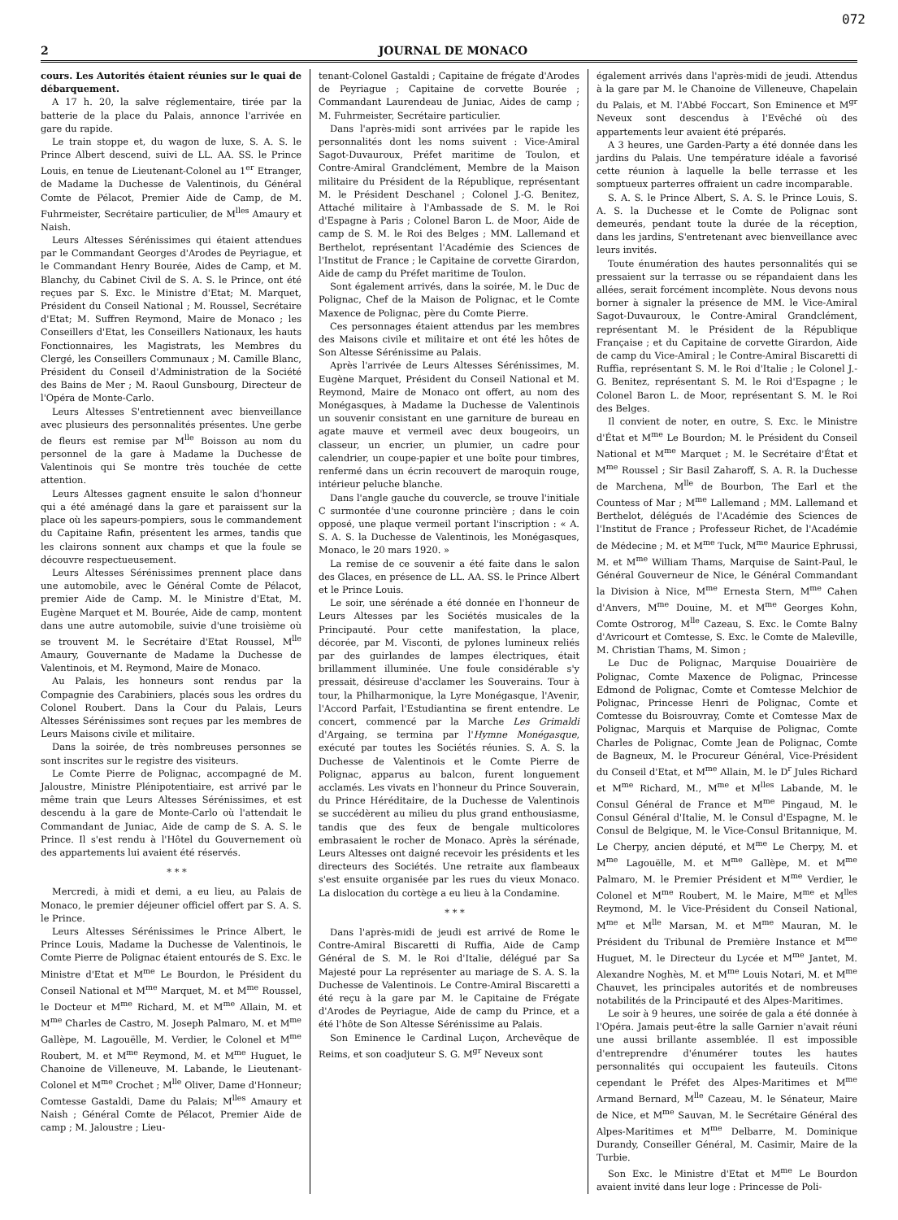072
2 JOURNAL DE MONACO
cours. Les Autorités étaient réunies sur le quai de débarquement.
A 17 h. 20, la salve réglementaire, tirée par la batterie de la place du Palais, annonce l'arrivée en gare du rapide.
Le train stoppe et, du wagon de luxe, S. A. S. le Prince Albert descend, suivi de LL. AA. SS. le Prince Louis, en tenue de Lieutenant-Colonel au 1<sup>er</sup> Etranger, de Madame la Duchesse de Valentinois, du Général Comte de Pélacot, Premier Aide de Camp, de M. Fuhrmeister, Secrétaire particulier, de M<sup>lles</sup> Amaury et Naish.
Leurs Altesses Sérénissimes qui étaient attendues par le Commandant Georges d'Arodes de Peyriague, et le Commandant Henry Bourée, Aides de Camp, et M. Blanchy, du Cabinet Civil de S. A. S. le Prince, ont été reçues par S. Exc. le Ministre d'Etat; M. Marquet, Président du Conseil National ; M. Roussel, Secrétaire d'Etat; M. Suffren Reymond, Maire de Monaco ; les Conseillers d'Etat, les Conseillers Nationaux, les hauts Fonctionnaires, les Magistrats, les Membres du Clergé, les Conseillers Communaux ; M. Camille Blanc, Président du Conseil d'Administration de la Société des Bains de Mer ; M. Raoul Gunsbourg, Directeur de l'Opéra de Monte-Carlo.
Leurs Altesses S'entretiennent avec bienveillance avec plusieurs des personnalités présentes. Une gerbe de fleurs est remise par M<sup>lle</sup> Boisson au nom du personnel de la gare à Madame la Duchesse de Valentinois qui Se montre très touchée de cette attention.
Leurs Altesses gagnent ensuite le salon d'honneur qui a été aménagé dans la gare et paraissent sur la place où les sapeurs-pompiers, sous le commandement du Capitaine Rafin, présentent les armes, tandis que les clairons sonnent aux champs et que la foule se découvre respectueusement.
Leurs Altesses Sérénissimes prennent place dans une automobile, avec le Général Comte de Pélacot, premier Aide de Camp. M. le Ministre d'Etat, M. Eugène Marquet et M. Bourée, Aide de camp, montent dans une autre automobile, suivie d'une troisième où se trouvent M. le Secrétaire d'Etat Roussel, M<sup>lle</sup> Amaury, Gouvernante de Madame la Duchesse de Valentinois, et M. Reymond, Maire de Monaco.
Au Palais, les honneurs sont rendus par la Compagnie des Carabiniers, placés sous les ordres du Colonel Roubert. Dans la Cour du Palais, Leurs Altesses Sérénissimes sont reçues par les membres de Leurs Maisons civile et militaire.
Dans la soirée, de très nombreuses personnes se sont inscrites sur le registre des visiteurs.
Le Comte Pierre de Polignac, accompagné de M. Jaloustre, Ministre Plénipotentiaire, est arrivé par le même train que Leurs Altesses Sérénissimes, et est descendu à la gare de Monte-Carlo où l'attendait le Commandant de Juniac, Aide de camp de S. A. S. le Prince. Il s'est rendu à l'Hôtel du Gouvernement où des appartements lui avaient été réservés.
* * *
Mercredi, à midi et demi, a eu lieu, au Palais de Monaco, le premier déjeuner officiel offert par S. A. S. le Prince.
Leurs Altesses Sérénissimes le Prince Albert, le Prince Louis, Madame la Duchesse de Valentinois, le Comte Pierre de Polignac étaient entourés de S. Exc. le Ministre d'Etat et M<sup>me</sup> Le Bourdon, le Président du Conseil National et M<sup>me</sup> Marquet, M. et M<sup>me</sup> Roussel, le Docteur et M<sup>me</sup> Richard, M. et M<sup>me</sup> Allain, M. et M<sup>me</sup> Charles de Castro, M. Joseph Palmaro, M. et M<sup>me</sup> Gallèpe, M. Lagouëlle, M. Verdier, le Colonel et M<sup>me</sup> Roubert, M. et M<sup>me</sup> Reymond, M. et M<sup>me</sup> Huguet, le Chanoine de Villeneuve, M. Labande, le Lieutenant-Colonel et M<sup>me</sup> Crochet ; M<sup>lle</sup> Oliver, Dame d'Honneur; Comtesse Gastaldi, Dame du Palais; M<sup>lles</sup> Amaury et Naish ; Général Comte de Pélacot, Premier Aide de camp ; M. Jaloustre ; Lieu-
tenant-Colonel Gastaldi ; Capitaine de frégate d'Arodes de Peyriague ; Capitaine de corvette Bourée ; Commandant Laurendeau de Juniac, Aides de camp ; M. Fuhrmeister, Secrétaire particulier.
Dans l'après-midi sont arrivées par le rapide les personnalités dont les noms suivent : Vice-Amiral Sagot-Duvauroux, Préfet maritime de Toulon, et Contre-Amiral Grandclément, Membre de la Maison militaire du Président de la République, représentant M. le Président Deschanel ; Colonel J.-G. Benitez, Attaché militaire à l'Ambassade de S. M. le Roi d'Espagne à Paris ; Colonel Baron L. de Moor, Aide de camp de S. M. le Roi des Belges ; MM. Lallemand et Berthelot, représentant l'Académie des Sciences de l'Institut de France ; le Capitaine de corvette Girardon, Aide de camp du Préfet maritime de Toulon.
Sont également arrivés, dans la soirée, M. le Duc de Polignac, Chef de la Maison de Polignac, et le Comte Maxence de Polignac, père du Comte Pierre.
Ces personnages étaient attendus par les membres des Maisons civile et militaire et ont été les hôtes de Son Altesse Sérénissime au Palais.
Après l'arrivée de Leurs Altesses Sérénissimes, M. Eugène Marquet, Président du Conseil National et M. Reymond, Maire de Monaco ont offert, au nom des Monégasques, à Madame la Duchesse de Valentinois un souvenir consistant en une garniture de bureau en agate mauve et vermeil avec deux bougeoirs, un classeur, un encrier, un plumier, un cadre pour calendrier, un coupe-papier et une boîte pour timbres, renfermé dans un écrin recouvert de maroquin rouge, intérieur peluche blanche.
Dans l'angle gauche du couvercle, se trouve l'initiale C surmontée d'une couronne princière ; dans le coin opposé, une plaque vermeil portant l'inscription : « A. S. A. S. la Duchesse de Valentinois, les Monégasques, Monaco, le 20 mars 1920. »
La remise de ce souvenir a été faite dans le salon des Glaces, en présence de LL. AA. SS. le Prince Albert et le Prince Louis.
Le soir, une sérénade a été donnée en l'honneur de Leurs Altesses par les Sociétés musicales de la Principauté. Pour cette manifestation, la place, décorée, par M. Visconti, de pylones lumineux reliés par des guirlandes de lampes électriques, était brillamment illuminée. Une foule considérable s'y pressait, désireuse d'acclamer les Souverains. Tour à tour, la Philharmonique, la Lyre Monégasque, l'Avenir, l'Accord Parfait, l'Estudiantina se firent entendre. Le concert, commencé par la Marche Les Grimaldi d'Argaing, se termina par l'Hymne Monégasque, exécuté par toutes les Sociétés réunies. S. A. S. la Duchesse de Valentinois et le Comte Pierre de Polignac, apparus au balcon, furent longuement acclamés. Les vivats en l'honneur du Prince Souverain, du Prince Héréditaire, de la Duchesse de Valentinois se succédèrent au milieu du plus grand enthousiasme, tandis que des feux de bengale multicolores embrasaient le rocher de Monaco. Après la sérénade, Leurs Altesses ont daigné recevoir les présidents et les directeurs des Sociétés. Une retraite aux flambeaux s'est ensuite organisée par les rues du vieux Monaco. La dislocation du cortège a eu lieu à la Condamine.
* * *
Dans l'après-midi de jeudi est arrivé de Rome le Contre-Amiral Biscaretti di Ruffia, Aide de Camp Général de S. M. le Roi d'Italie, délégué par Sa Majesté pour La représenter au mariage de S. A. S. la Duchesse de Valentinois. Le Contre-Amiral Biscaretti a été reçu à la gare par M. le Capitaine de Frégate d'Arodes de Peyriague, Aide de camp du Prince, et a été l'hôte de Son Altesse Sérénissime au Palais.
Son Eminence le Cardinal Luçon, Archevêque de Reims, et son coadjuteur S. G. M<sup>gr</sup> Neveux sont
également arrivés dans l'après-midi de jeudi. Attendus à la gare par M. le Chanoine de Villeneuve, Chapelain du Palais, et M. l'Abbé Foccart, Son Eminence et M<sup>gr</sup> Neveux sont descendus à l'Evêché où des appartements leur avaient été préparés.
A 3 heures, une Garden-Party a été donnée dans les jardins du Palais. Une température idéale a favorisé cette réunion à laquelle la belle terrasse et les somptueux parterres offraient un cadre incomparable.
S. A. S. le Prince Albert, S. A. S. le Prince Louis, S. A. S. la Duchesse et le Comte de Polignac sont demeurés, pendant toute la durée de la réception, dans les jardins, S'entretenant avec bienveillance avec leurs invités.
Toute énumération des hautes personnalités qui se pressaient sur la terrasse ou se répandaient dans les allées, serait forcément incomplète. Nous devons nous borner à signaler la présence de MM. le Vice-Amiral Sagot-Duvauroux, le Contre-Amiral Grandclément, représentant M. le Président de la République Française ; et du Capitaine de corvette Girardon, Aide de camp du Vice-Amiral ; le Contre-Amiral Biscaretti di Ruffia, représentant S. M. le Roi d'Italie ; le Colonel J.-G. Benitez, représentant S. M. le Roi d'Espagne ; le Colonel Baron L. de Moor, représentant S. M. le Roi des Belges.
Il convient de noter, en outre, S. Exc. le Ministre d'État et M<sup>me</sup> Le Bourdon; M. le Président du Conseil National et M<sup>me</sup> Marquet ; M. le Secrétaire d'État et M<sup>me</sup> Roussel ; Sir Basil Zaharoff, S. A. R. la Duchesse de Marchena, M<sup>lle</sup> de Bourbon, The Earl et the Countess of Mar ; M<sup>me</sup> Lallemand ; MM. Lallemand et Berthelot, délégués de l'Académie des Sciences de l'Institut de France ; Professeur Richet, de l'Académie de Médecine ; M. et M<sup>me</sup> Tuck, M<sup>me</sup> Maurice Ephrussi, M. et M<sup>me</sup> William Thams, Marquise de Saint-Paul, le Général Gouverneur de Nice, le Général Commandant la Division à Nice, M<sup>me</sup> Ernesta Stern, M<sup>me</sup> Cahen d'Anvers, M<sup>me</sup> Douine, M. et M<sup>me</sup> Georges Kohn, Comte Ostrorog, M<sup>lle</sup> Cazeau, S. Exc. le Comte Balny d'Avricourt et Comtesse, S. Exc. le Comte de Maleville, M. Christian Thams, M. Simon ;
Le Duc de Polignac, Marquise Douairière de Polignac, Comte Maxence de Polignac, Princesse Edmond de Polignac, Comte et Comtesse Melchior de Polignac, Princesse Henri de Polignac, Comte et Comtesse du Boisrouvray, Comte et Comtesse Max de Polignac, Marquis et Marquise de Polignac, Comte Charles de Polignac, Comte Jean de Polignac, Comte de Bagneux, M. le Procureur Général, Vice-Président du Conseil d'Etat, et M<sup>me</sup> Allain, M. le D<sup>r</sup> Jules Richard et M<sup>me</sup> Richard, M., M<sup>me</sup> et M<sup>lles</sup> Labande, M. le Consul Général de France et M<sup>me</sup> Pingaud, M. le Consul Général d'Italie, M. le Consul d'Espagne, M. le Consul de Belgique, M. le Vice-Consul Britannique, M. Le Cherpy, ancien député, et M<sup>me</sup> Le Cherpy, M. et M<sup>me</sup> Lagouëlle, M. et M<sup>me</sup> Gallèpe, M. et M<sup>me</sup> Palmaro, M. le Premier Président et M<sup>me</sup> Verdier, le Colonel et M<sup>me</sup> Roubert, M. le Maire, M<sup>me</sup> et M<sup>lles</sup> Reymond, M. le Vice-Président du Conseil National, M<sup>me</sup> et M<sup>lle</sup> Marsan, M. et M<sup>me</sup> Mauran, M. le Président du Tribunal de Première Instance et M<sup>me</sup> Huguet, M. le Directeur du Lycée et M<sup>me</sup> Jantet, M. Alexandre Noghès, M. et M<sup>me</sup> Louis Notari, M. et M<sup>me</sup> Chauvet, les principales autorités et de nombreuses notabilités de la Principauté et des Alpes-Maritimes.
Le soir à 9 heures, une soirée de gala a été donnée à l'Opéra. Jamais peut-être la salle Garnier n'avait réuni une aussi brillante assemblée. Il est impossible d'entreprendre d'énumérer toutes les hautes personnalités qui occupaient les fauteuils. Citons cependant le Préfet des Alpes-Maritimes et M<sup>me</sup> Armand Bernard, M<sup>lle</sup> Cazeau, M. le Sénateur, Maire de Nice, et M<sup>me</sup> Sauvan, M. le Secrétaire Général des Alpes-Maritimes et M<sup>me</sup> Delbarre, M. Dominique Durandy, Conseiller Général, M. Casimir, Maire de la Turbie.
Son Exc. le Ministre d'Etat et M<sup>me</sup> Le Bourdon avaient invité dans leur loge : Princesse de Poli-